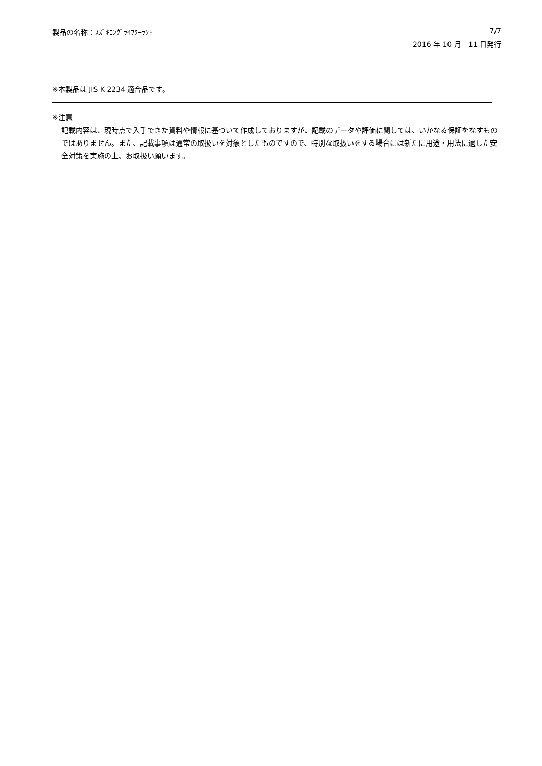製品の名称：ｽｽﾞｷﾛﾝｸﾞﾗｲﾌｸｰﾗﾝﾄ 7/7
2016 年 10 月　11 日発行
※本製品は JIS K 2234 適合品です。
※注意
記載内容は、現時点で入手できた資料や情報に基づいて作成しておりますが、記載のデータや評価に関しては、いかなる保証をなすものではありません。また、記載事項は通常の取扱いを対象としたものですので、特別な取扱いをする場合には新たに用途・用法に適した安全対策を実施の上、お取扱い願います。